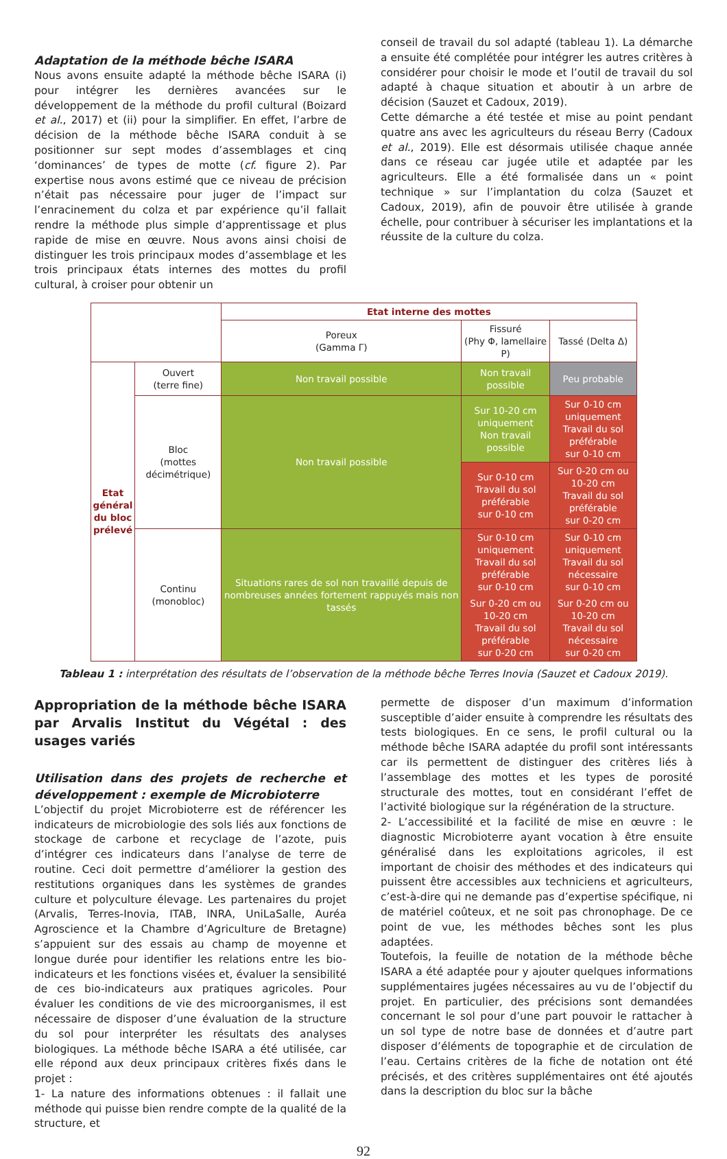Adaptation de la méthode bêche ISARA
Nous avons ensuite adapté la méthode bêche ISARA (i) pour intégrer les dernières avancées sur le développement de la méthode du profil cultural (Boizard et al., 2017) et (ii) pour la simplifier. En effet, l’arbre de décision de la méthode bêche ISARA conduit à se positionner sur sept modes d’assemblages et cinq ‘dominances’ de types de motte (cf. figure 2). Par expertise nous avons estimé que ce niveau de précision n’était pas nécessaire pour juger de l’impact sur l’enracinement du colza et par expérience qu’il fallait rendre la méthode plus simple d’apprentissage et plus rapide de mise en œuvre. Nous avons ainsi choisi de distinguer les trois principaux modes d’assemblage et les trois principaux états internes des mottes du profil cultural, à croiser pour obtenir un
conseil de travail du sol adapté (tableau 1). La démarche a ensuite été complétée pour intégrer les autres critères à considérer pour choisir le mode et l’outil de travail du sol adapté à chaque situation et aboutir à un arbre de décision (Sauzet et Cadoux, 2019).
Cette démarche a été testée et mise au point pendant quatre ans avec les agriculteurs du réseau Berry (Cadoux et al., 2019). Elle est désormais utilisée chaque année dans ce réseau car jugée utile et adaptée par les agriculteurs. Elle a été formalisée dans un « point technique » sur l’implantation du colza (Sauzet et Cadoux, 2019), afin de pouvoir être utilisée à grande échelle, pour contribuer à sécuriser les implantations et la réussite de la culture du colza.
| | | Etat interne des mottes | | |
| | | Poreux (Gamma Γ) | Fissuré (Phy Φ, lamellaire P) | Tassé (Delta Δ) |
| Etat général du bloc prélevé | Ouvert (terre fine) | Non travail possible | Non travail possible | Peu probable |
| | Bloc (mottes décimétrique) | Non travail possible | Sur 10-20 cm uniquement Non travail possible | Sur 0-10 cm uniquement Travail du sol préférable sur 0-10 cm |
| | | | Sur 0-10 cm Travail du sol préférable sur 0-10 cm | Sur 0-20 cm ou 10-20 cm Travail du sol préférable sur 0-20 cm |
| | Continu (monobloc) | Situations rares de sol non travaillé depuis de nombreuses années fortement rappuyés mais non tassés | Sur 0-10 cm uniquement Travail du sol préférable sur 0-10 cm | Sur 0-10 cm uniquement Travail du sol nécessaire sur 0-10 cm |
| | | | Sur 0-20 cm ou 10-20 cm Travail du sol préférable sur 0-20 cm | Sur 0-20 cm ou 10-20 cm Travail du sol nécessaire sur 0-20 cm |
Tableau 1 : interprétation des résultats de l’observation de la méthode bêche Terres Inovia (Sauzet et Cadoux 2019).
Appropriation de la méthode bêche ISARA par Arvalis Institut du Végétal : des usages variés
Utilisation dans des projets de recherche et développement : exemple de Microbioterre
L’objectif du projet Microbioterre est de référencer les indicateurs de microbiologie des sols liés aux fonctions de stockage de carbone et recyclage de l’azote, puis d’intégrer ces indicateurs dans l’analyse de terre de routine. Ceci doit permettre d’améliorer la gestion des restitutions organiques dans les systèmes de grandes culture et polyculture élevage. Les partenaires du projet (Arvalis, Terres-Inovia, ITAB, INRA, UniLaSalle, Auréa Agroscience et la Chambre d’Agriculture de Bretagne) s’appuient sur des essais au champ de moyenne et longue durée pour identifier les relations entre les bio-indicateurs et les fonctions visées et, évaluer la sensibilité de ces bio-indicateurs aux pratiques agricoles. Pour évaluer les conditions de vie des microorganismes, il est nécessaire de disposer d’une évaluation de la structure du sol pour interpréter les résultats des analyses biologiques. La méthode bêche ISARA a été utilisée, car elle répond aux deux principaux critères fixés dans le projet :
1- La nature des informations obtenues : il fallait une méthode qui puisse bien rendre compte de la qualité de la structure, et
permette de disposer d’un maximum d’information susceptible d’aider ensuite à comprendre les résultats des tests biologiques. En ce sens, le profil cultural ou la méthode bêche ISARA adaptée du profil sont intéressants car ils permettent de distinguer des critères liés à l’assemblage des mottes et les types de porosité structurale des mottes, tout en considérant l’effet de l’activité biologique sur la régénération de la structure.
2- L’accessibilité et la facilité de mise en œuvre : le diagnostic Microbioterre ayant vocation à être ensuite généralisé dans les exploitations agricoles, il est important de choisir des méthodes et des indicateurs qui puissent être accessibles aux techniciens et agriculteurs, c’est-à-dire qui ne demande pas d’expertise spécifique, ni de matériel coûteux, et ne soit pas chronophage. De ce point de vue, les méthodes bêches sont les plus adaptées.
Toutefois, la feuille de notation de la méthode bêche ISARA a été adaptée pour y ajouter quelques informations supplémentaires jugées nécessaires au vu de l’objectif du projet. En particulier, des précisions sont demandées concernant le sol pour d’une part pouvoir le rattacher à un sol type de notre base de données et d’autre part disposer d’éléments de topographie et de circulation de l’eau. Certains critères de la fiche de notation ont été précisés, et des critères supplémentaires ont été ajoutés dans la description du bloc sur la bâche
92